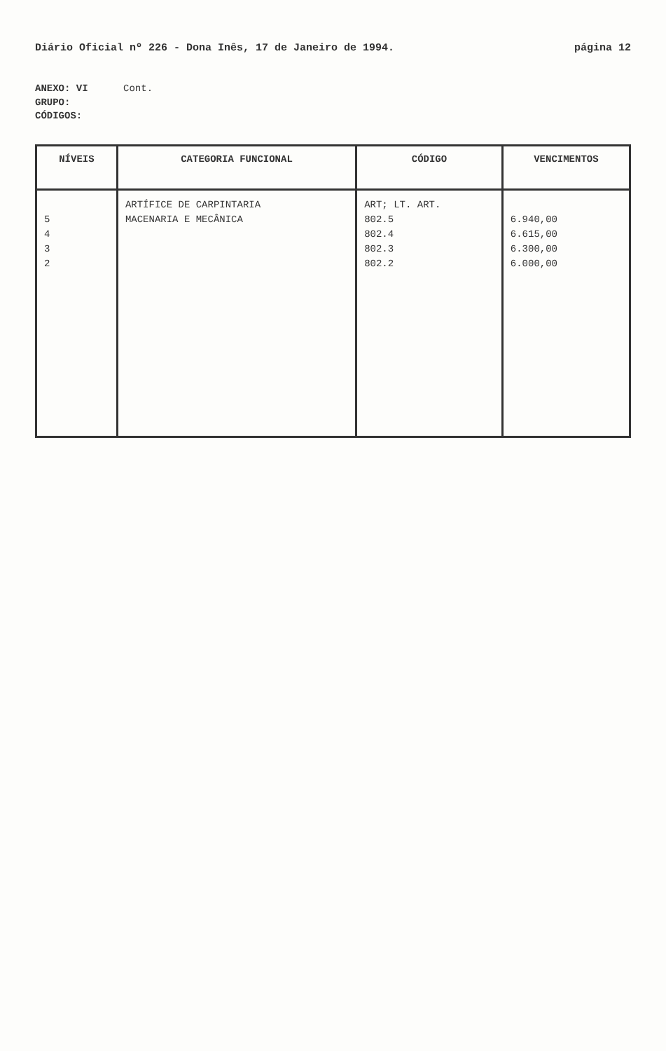Diário Oficial nº 226 - Dona Inês, 17 de Janeiro de 1994. página 12
ANEXO: VI Cont.
GRUPO:
CÓDIGOS:
| NÍVEIS | CATEGORIA FUNCIONAL | CÓDIGO | VENCIMENTOS |
| --- | --- | --- | --- |
| 5 4 3 2 | ARTÍFICE DE CARPINTARIA MACENARIA E MECÂNICA | ART; LT. ART. 802.5 802.4 802.3 802.2 | 6.940,00 6.615,00 6.300,00 6.000,00 |